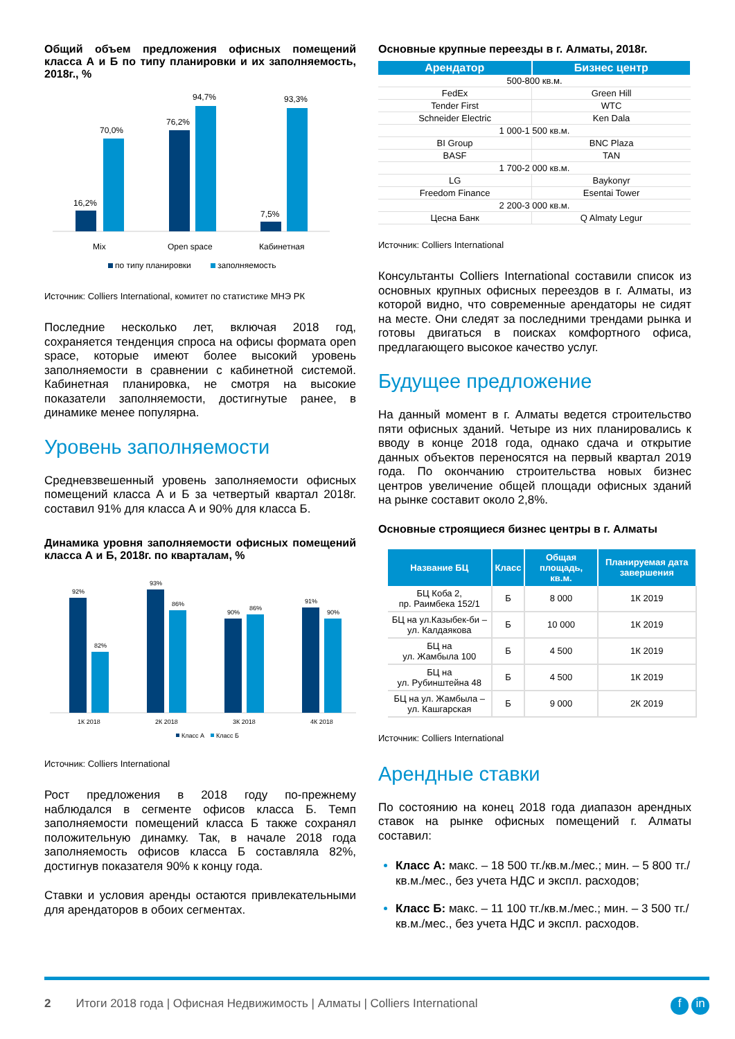Общий объем предложения офисных помещений класса А и Б по типу планировки и их заполняемость, 2018г., %
16,2%
70,0%
76,2%
94,7%
7,5%
93,3%
Mix
Open space
Кабинетная
по типу планировки
заполняемость
Источник: Colliers International, комитет по статистике МНЭ РК
Последние несколько лет, включая 2018 год, сохраняется тенденция спроса на офисы формата open space, которые имеют более высокий уровень заполняемости в сравнении с кабинетной системой. Кабинетная планировка, не смотря на высокие показатели заполняемости, достигнутые ранее, в динамике менее популярна.
Уровень заполняемости
Средневзвешенный уровень заполняемости офисных помещений класса А и Б за четвертый квартал 2018г. составил 91% для класса А и 90% для класса Б.
Динамика уровня заполняемости офисных помещений класса А и Б, 2018г. по кварталам, %
92%
82%
93%
86%
90%
86%
91%
90%
1К 2018
2К 2018
3К 2018
4К 2018
Класс А
Класс Б
Источник: Colliers International
Рост предложения в 2018 году по-прежнему наблюдался в сегменте офисов класса Б. Темп заполняемости помещений класса Б также сохранял положительную динамку. Так, в начале 2018 года заполняемость офисов класса Б составляла 82%, достигнув показателя 90% к концу года.
Ставки и условия аренды остаются привлекательными для арендаторов в обоих сегментах.
Основные крупные переезды в г. Алматы, 2018г.
| Арендатор | Бизнес центр |
| --- | --- |
| 500-800 кв.м. | |
| FedEx | Green Hill |
| Tender First | WTC |
| Schneider Electric | Ken Dala |
| 1 000-1 500 кв.м. | |
| BI Group | BNC Plaza |
| BASF | TAN |
| 1 700-2 000 кв.м. | |
| LG | Baykonyr |
| Freedom Finance | Esentai Tower |
| 2 200-3 000 кв.м. | |
| Цесна Банк | Q Almaty Legur |
Источник: Colliers International
Консультанты Colliers International составили список из основных крупных офисных переездов в г. Алматы, из которой видно, что современные арендаторы не сидят на месте. Они следят за последними трендами рынка и готовы двигаться в поисках комфортного офиса, предлагающего высокое качество услуг.
Будущее предложение
На данный момент в г. Алматы ведется строительство пяти офисных зданий. Четыре из них планировались к вводу в конце 2018 года, однако сдача и открытие данных объектов переносятся на первый квартал 2019 года. По окончанию строительства новых бизнес центров увеличение общей площади офисных зданий на рынке составит около 2,8%.
Основные строящиеся бизнес центры в г. Алматы
| Название БЦ | Класс | Общая площадь, кв.м. | Планируемая дата завершения |
| --- | --- | --- | --- |
| БЦ Коба 2, пр. Раимбека 152/1 | Б | 8 000 | 1К 2019 |
| БЦ на ул.Казыбек-би – ул. Калдаякова | Б | 10 000 | 1К 2019 |
| БЦ на ул. Жамбыла 100 | Б | 4 500 | 1К 2019 |
| БЦ на ул. Рубинштейна 48 | Б | 4 500 | 1К 2019 |
| БЦ на ул. Жамбыла – ул. Кашгарская | Б | 9 000 | 2К 2019 |
Источник: Colliers International
Арендные ставки
По состоянию на конец 2018 года диапазон арендных ставок на рынке офисных помещений г. Алматы составил:
Класс А: макс. – 18 500 тг./кв.м./мес.; мин. – 5 800 тг./кв.м./мес., без учета НДС и экспл. расходов;
Класс Б: макс. – 11 100 тг./кв.м./мес.; мин. – 3 500 тг./кв.м./мес., без учета НДС и экспл. расходов.
2 Итоги 2018 года | Офисная Недвижимость | Алматы | Colliers International f in